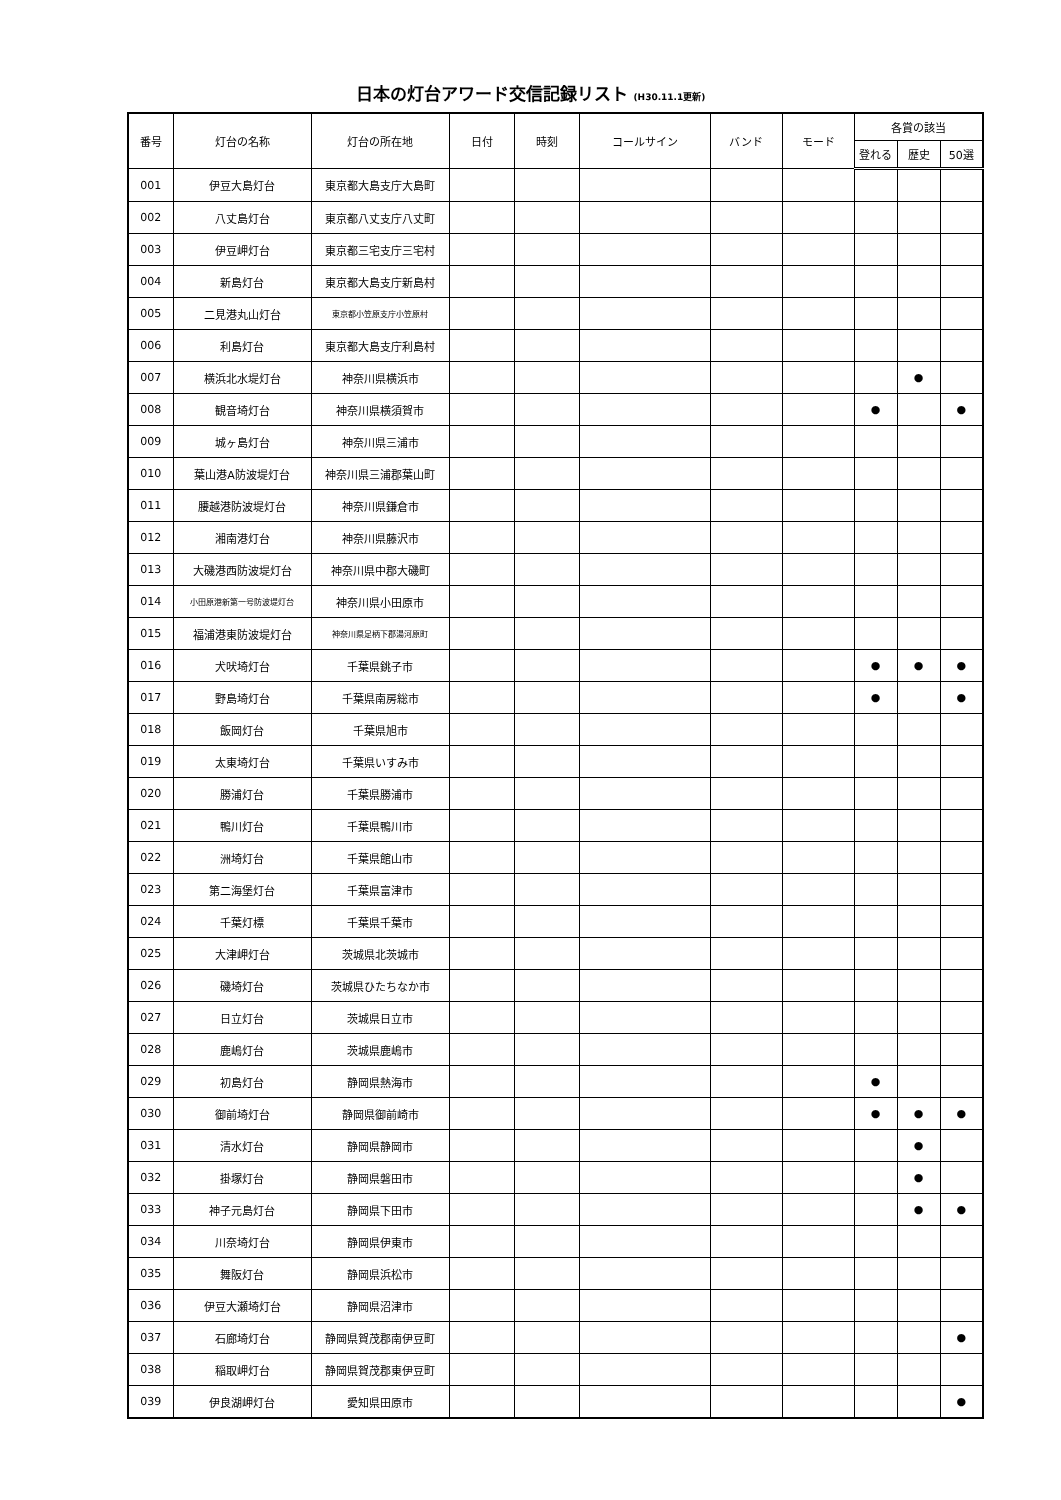日本の灯台アワード交信記録リスト (H30.11.1更新)
| 番号 | 灯台の名称 | 灯台の所在地 | 日付 | 時刻 | コールサイン | バンド | モード | 各賞の該当 | | |
| --- | --- | --- | --- | --- | --- | --- | --- | --- | --- | --- |
| | | | | | | | | 登れる | 歴史 | 50選 |
| 001 | 伊豆大島灯台 | 東京都大島支庁大島町 | | | | | | | | |
| 002 | 八丈島灯台 | 東京都八丈支庁八丈町 | | | | | | | | |
| 003 | 伊豆岬灯台 | 東京都三宅支庁三宅村 | | | | | | | | |
| 004 | 新島灯台 | 東京都大島支庁新島村 | | | | | | | | |
| 005 | 二見港丸山灯台 | 東京都小笠原支庁小笠原村 | | | | | | | | |
| 006 | 利島灯台 | 東京都大島支庁利島村 | | | | | | | | |
| 007 | 横浜北水堤灯台 | 神奈川県横浜市 | | | | | | | ● | |
| 008 | 観音埼灯台 | 神奈川県横須賀市 | | | | | | ● | | ● |
| 009 | 城ヶ島灯台 | 神奈川県三浦市 | | | | | | | | |
| 010 | 葉山港A防波堤灯台 | 神奈川県三浦郡葉山町 | | | | | | | | |
| 011 | 腰越港防波堤灯台 | 神奈川県鎌倉市 | | | | | | | | |
| 012 | 湘南港灯台 | 神奈川県藤沢市 | | | | | | | | |
| 013 | 大磯港西防波堤灯台 | 神奈川県中郡大磯町 | | | | | | | | |
| 014 | 小田原港新第一号防波堤灯台 | 神奈川県小田原市 | | | | | | | | |
| 015 | 福浦港東防波堤灯台 | 神奈川県足柄下郡湯河原町 | | | | | | | | |
| 016 | 犬吠埼灯台 | 千葉県銚子市 | | | | | | ● | ● | ● |
| 017 | 野島埼灯台 | 千葉県南房総市 | | | | | | ● | | ● |
| 018 | 飯岡灯台 | 千葉県旭市 | | | | | | | | |
| 019 | 太東埼灯台 | 千葉県いすみ市 | | | | | | | | |
| 020 | 勝浦灯台 | 千葉県勝浦市 | | | | | | | | |
| 021 | 鴨川灯台 | 千葉県鴨川市 | | | | | | | | |
| 022 | 洲埼灯台 | 千葉県館山市 | | | | | | | | |
| 023 | 第二海堡灯台 | 千葉県富津市 | | | | | | | | |
| 024 | 千葉灯標 | 千葉県千葉市 | | | | | | | | |
| 025 | 大津岬灯台 | 茨城県北茨城市 | | | | | | | | |
| 026 | 磯埼灯台 | 茨城県ひたちなか市 | | | | | | | | |
| 027 | 日立灯台 | 茨城県日立市 | | | | | | | | |
| 028 | 鹿嶋灯台 | 茨城県鹿嶋市 | | | | | | | | |
| 029 | 初島灯台 | 静岡県熱海市 | | | | | | ● | | |
| 030 | 御前埼灯台 | 静岡県御前崎市 | | | | | | ● | ● | ● |
| 031 | 清水灯台 | 静岡県静岡市 | | | | | | | ● | |
| 032 | 掛塚灯台 | 静岡県磐田市 | | | | | | | ● | |
| 033 | 神子元島灯台 | 静岡県下田市 | | | | | | | ● | ● |
| 034 | 川奈埼灯台 | 静岡県伊東市 | | | | | | | | |
| 035 | 舞阪灯台 | 静岡県浜松市 | | | | | | | | |
| 036 | 伊豆大瀬埼灯台 | 静岡県沼津市 | | | | | | | | |
| 037 | 石廊埼灯台 | 静岡県賀茂郡南伊豆町 | | | | | | | | ● |
| 038 | 稲取岬灯台 | 静岡県賀茂郡東伊豆町 | | | | | | | | |
| 039 | 伊良湖岬灯台 | 愛知県田原市 | | | | | | | | ● |